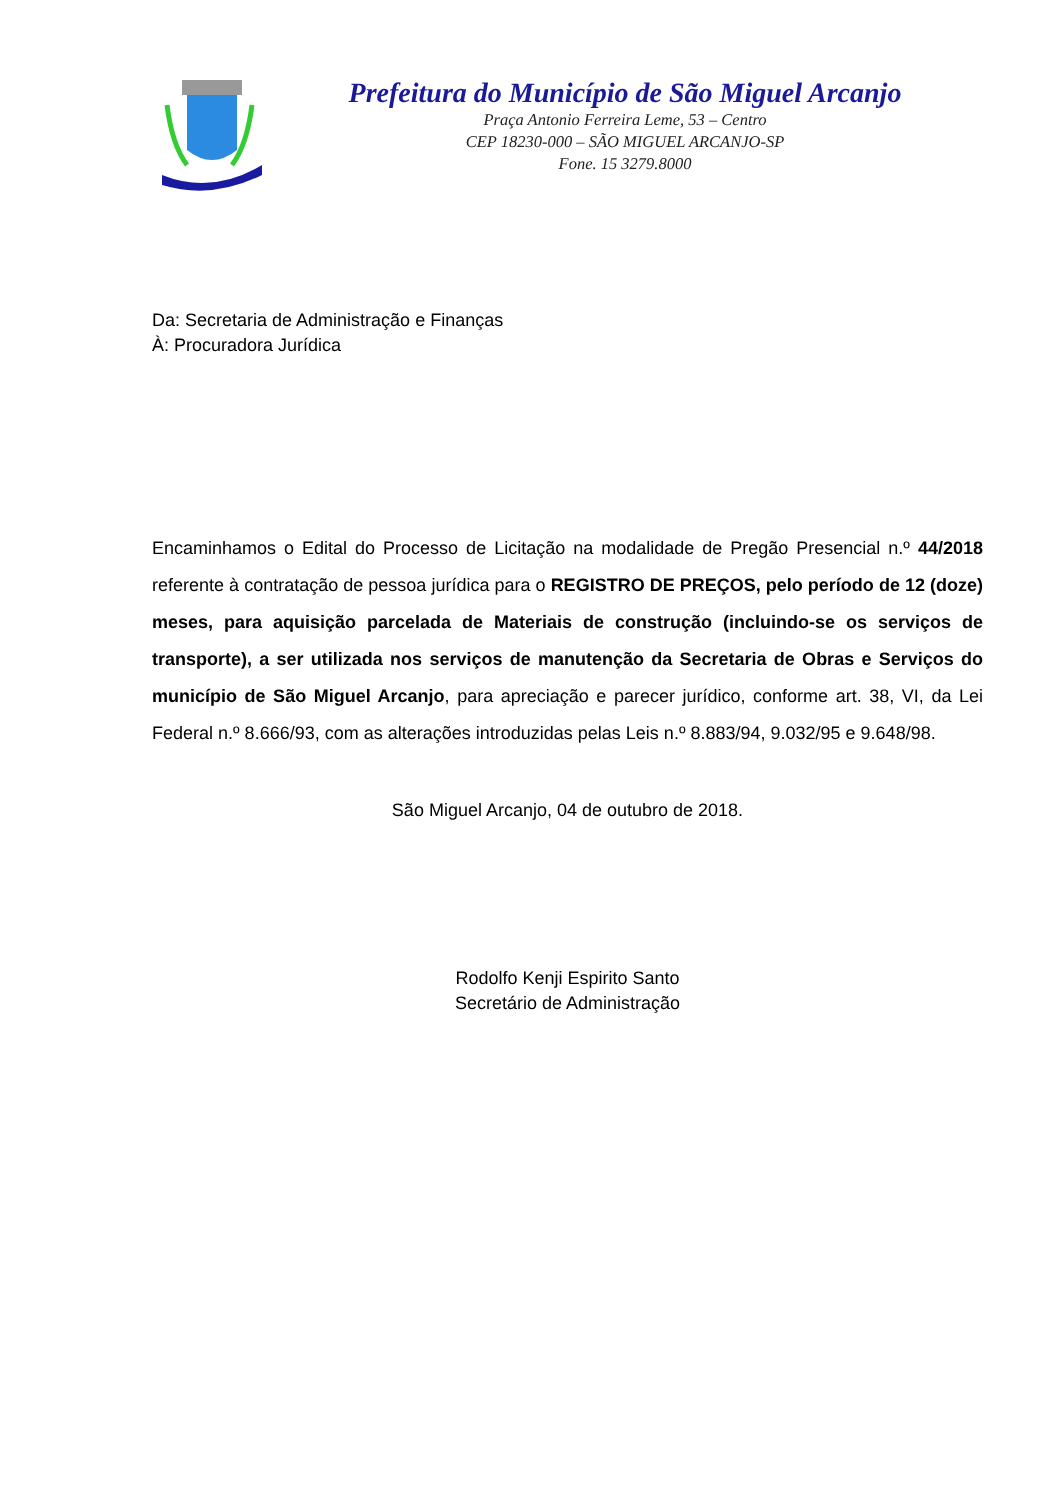Prefeitura do Município de São Miguel Arcanjo
Praça Antonio Ferreira Leme, 53 – Centro
CEP 18230-000 – SÃO MIGUEL ARCANJO-SP
Fone. 15 3279.8000
Da: Secretaria de Administração e Finanças
À: Procuradora Jurídica
Encaminhamos o Edital do Processo de Licitação na modalidade de Pregão Presencial n.º 44/2018 referente à contratação de pessoa jurídica para o REGISTRO DE PREÇOS, pelo período de 12 (doze) meses, para aquisição parcelada de Materiais de construção (incluindo-se os serviços de transporte), a ser utilizada nos serviços de manutenção da Secretaria de Obras e Serviços do município de São Miguel Arcanjo, para apreciação e parecer jurídico, conforme art. 38, VI, da Lei Federal n.º 8.666/93, com as alterações introduzidas pelas Leis n.º 8.883/94, 9.032/95 e 9.648/98.
São Miguel Arcanjo, 04 de outubro de 2018.
Rodolfo Kenji Espirito Santo
Secretário de Administração